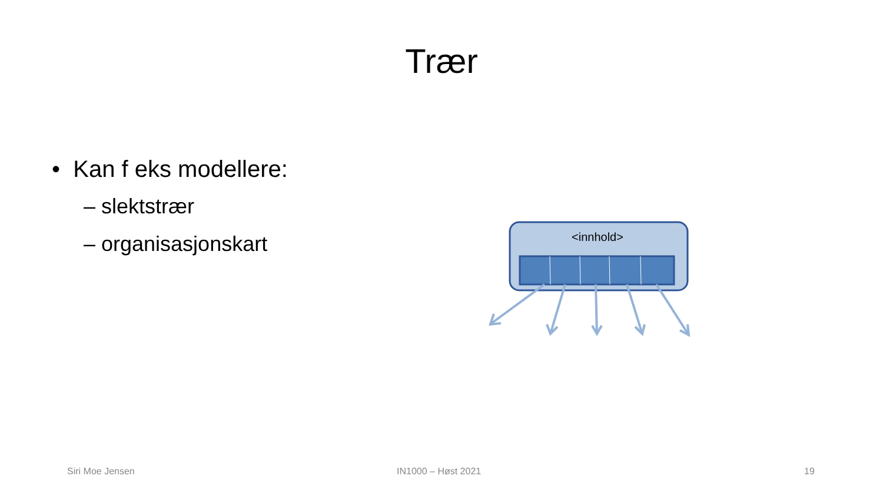Trær
• Kan f eks modellere:
– slektstrær
– organisasjonskart
<innhold>
Siri Moe Jensen IN1000 – Høst 2021 19